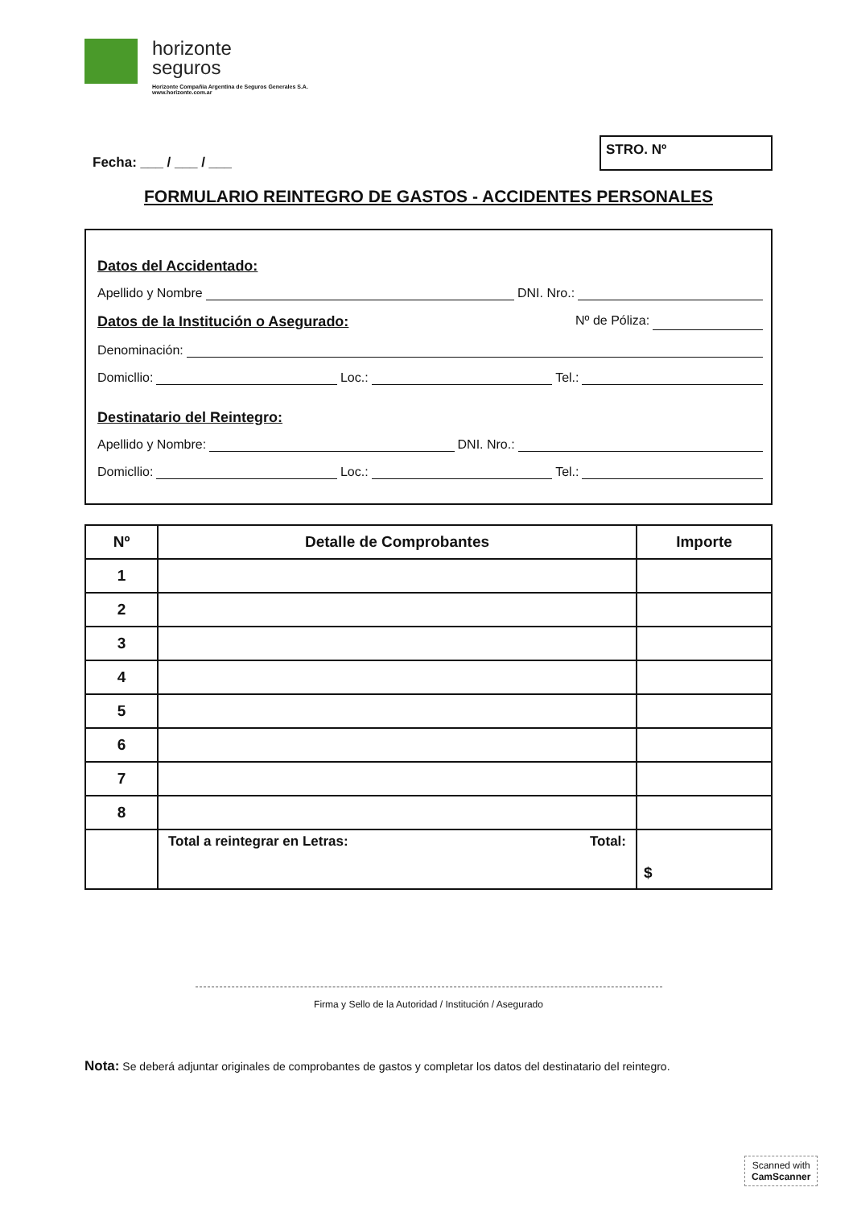horizonte
seguros
Horizonte Compañia Argentina de Seguros Generales S.A.
www.horizonte.com.ar
Fecha: ___ / ___ / ___
STRO. Nº
FORMULARIO REINTEGRO DE GASTOS - ACCIDENTES PERSONALES
Datos del Accidentado:
Apellido y Nombre DNI. Nro.:
Datos de la Institución o Asegurado: Nº de Póliza:
Denominación:
Domicllio: Loc.: Tel.:
Destinatario del Reintegro:
Apellido y Nombre: DNI. Nro.:
Domicllio: Loc.: Tel.:
| Nº | Detalle de Comprobantes | Importe |
| --- | --- | --- |
| 1 | | |
| 2 | | |
| 3 | | |
| 4 | | |
| 5 | | |
| 6 | | |
| 7 | | |
| 8 | | |
| | Total a reintegrar en Letras: Total: | $ |
Firma y Sello de la Autoridad / Institución / Asegurado
Nota: Se deberá adjuntar originales de comprobantes de gastos y completar los datos del destinatario del reintegro.
Scanned with
CamScanner